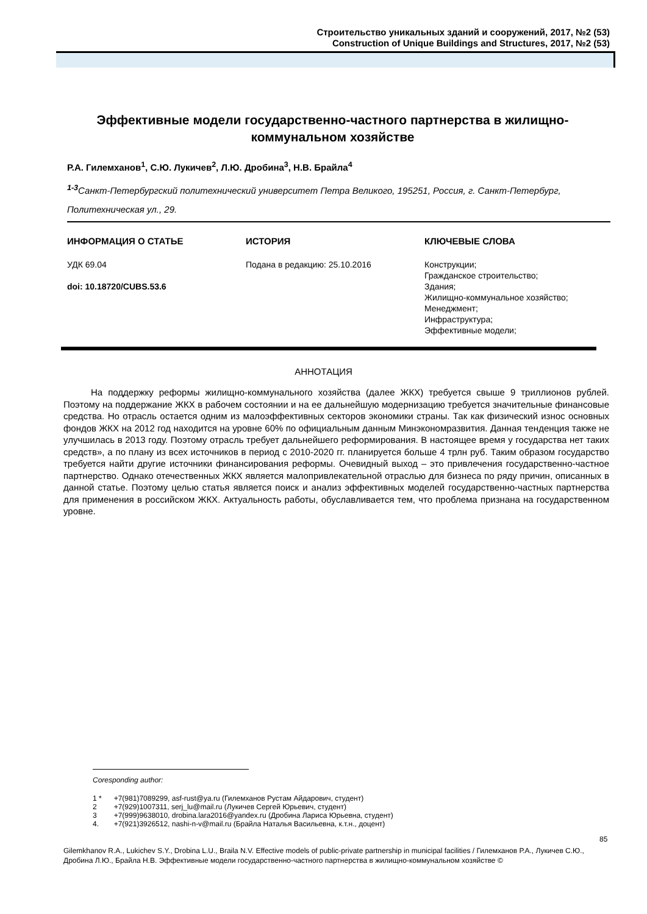Строительство уникальных зданий и сооружений, 2017, №2 (53)
Construction of Unique Buildings and Structures, 2017, №2 (53)
Эффективные модели государственно-частного партнерства в жилищно-коммунальном хозяйстве
Р.А. Гилемханов<sup>1</sup>, С.Ю. Лукичев<sup>2</sup>, Л.Ю. Дробина<sup>3</sup>, Н.В. Брайла<sup>4</sup>
<sup>1-3</sup>Санкт-Петербургский политехнический университет Петра Великого, 195251, Россия, г. Санкт-Петербург, Политехническая ул., 29.
ИНФОРМАЦИЯ О СТАТЬЕ
УДК 69.04
doi: 10.18720/CUBS.53.6
ИСТОРИЯ
Подана в редакцию: 25.10.2016
КЛЮЧЕВЫЕ СЛОВА
Конструкции;
Гражданское строительство;
Здания;
Жилищно-коммунальное хозяйство;
Менеджмент;
Инфраструктура;
Эффективные модели;
АННОТАЦИЯ
На поддержку реформы жилищно-коммунального хозяйства (далее ЖКХ) требуется свыше 9 триллионов рублей. Поэтому на поддержание ЖКХ в рабочем состоянии и на ее дальнейшую модернизацию требуется значительные финансовые средства. Но отрасль остается одним из малоэффективных секторов экономики страны. Так как физический износ основных фондов ЖКХ на 2012 год находится на уровне 60% по официальным данным Минэкономразвития. Данная тенденция также не улучшилась в 2013 году. Поэтому отрасль требует дальнейшего реформирования. В настоящее время у государства нет таких средств», а по плану из всех источников в период с 2010-2020 гг. планируется больше 4 трлн руб. Таким образом государство требуется найти другие источники финансирования реформы. Очевидный выход – это привлечения государственно-частное партнерство. Однако отечественных ЖКХ является малопривлекательной отраслью для бизнеса по ряду причин, описанных в данной статье. Поэтому целью статья является поиск и анализ эффективных моделей государственно-частных партнерства для применения в российском ЖКХ. Актуальность работы, обуславливается тем, что проблема признана на государственном уровне.
Coresponding author:
| 1 * | +7(981)7089299, asf-rust@ya.ru (Гилемханов Рустам Айдарович, студент) |
| 2 | +7(929)1007311, serj_lu@mail.ru (Лукичев Сергей Юрьевич, студент) |
| 3 | +7(999)9638010, drobina.lara2016@yandex.ru (Дробина Лариса Юрьевна, студент) |
| 4. | +7(921)3926512, nashi-n-v@mail.ru (Брайла Наталья Васильевна, к.т.н., доцент) |
85
Gilemkhanov R.A., Lukichev S.Y., Drobina L.U., Braila N.V. Effective models of public-private partnership in municipal facilities / Гилемханов Р.А., Лукичев С.Ю., Дробина Л.Ю., Брайла Н.В. Эффективные модели государственно-частного партнерства в жилищно-коммунальном хозяйстве ©